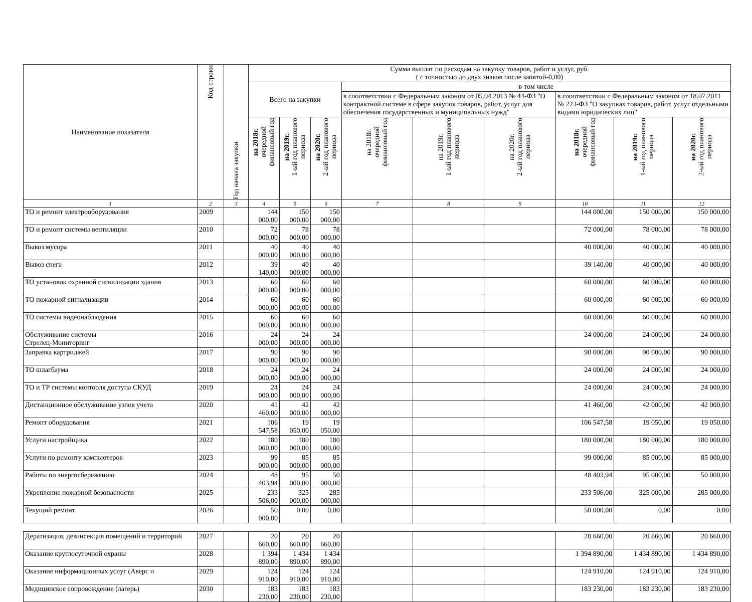| Наименование показателя | Код строки | Год начала закупки | Сумма выплат по расходам на закупку товаров, работ и услуг, руб. ( с точностью до двух знаков после запятой-0,00) | | | | | | | | |
| --- | --- | --- | --- | --- | --- | --- | --- | --- | --- | --- | --- |
| | | | Всего на закупки | | | в том числе | | | | | |
| | | | | | | в сооответствии с Федеральным законом от 05.04.2013 № 44-ФЗ "О контрактной системе в сфере закупок товаров, работ, услуг для обеспечения государственных и муниципальных нужд" | | | в сооответствии с Федеральным законом от 18.07.2011 № 223-ФЗ "О закупках товаров, работ, услуг отдельными видами юридических лиц" | | |
| | | | на 2018г. очередной финансовый год | на 2019г. 1-ый год планового периода | на 2020г. 2-ый год планового периода | на 2018г. очередной финансовый год | на 2019г. 1-ый год планового периода | на 2020г. 2-ый год планового периода | на 2018г. очередной финансовый год | на 2019г. 1-ый год планового периода | на 2020г. 2-ый год планового периода |
| 1 | 2 | 3 | 4 | 5 | 6 | 7 | 8 | 9 | 10 | 11 | 12 |
| ТО и ремонт электрооборудования | 2009 | | 144 000,00 | 150 000,00 | 150 000,00 | | | | 144 000,00 | 150 000,00 | 150 000,00 |
| ТО и ремонт системы вентиляции | 2010 | | 72 000,00 | 78 000,00 | 78 000,00 | | | | 72 000,00 | 78 000,00 | 78 000,00 |
| Вывоз мусора | 2011 | | 40 000,00 | 40 000,00 | 40 000,00 | | | | 40 000,00 | 40 000,00 | 40 000,00 |
| Вывоз снега | 2012 | | 39 140,00 | 40 000,00 | 40 000,00 | | | | 39 140,00 | 40 000,00 | 40 000,00 |
| ТО установок охранной сигнализации здания | 2013 | | 60 000,00 | 60 000,00 | 60 000,00 | | | | 60 000,00 | 60 000,00 | 60 000,00 |
| ТО пожарной сигнализации | 2014 | | 60 000,00 | 60 000,00 | 60 000,00 | | | | 60 000,00 | 60 000,00 | 60 000,00 |
| ТО системы видеонаблюдения | 2015 | | 60 000,00 | 60 000,00 | 60 000,00 | | | | 60 000,00 | 60 000,00 | 60 000,00 |
| Обслуживание системы Стрелец-Мониторинг | 2016 | | 24 000,00 | 24 000,00 | 24 000,00 | | | | 24 000,00 | 24 000,00 | 24 000,00 |
| Заправка картриджей | 2017 | | 90 000,00 | 90 000,00 | 90 000,00 | | | | 90 000,00 | 90 000,00 | 90 000,00 |
| ТО шлагбаума | 2018 | | 24 000,00 | 24 000,00 | 24 000,00 | | | | 24 000,00 | 24 000,00 | 24 000,00 |
| ТО и ТР системы контооля доступа СКУД | 2019 | | 24 000,00 | 24 000,00 | 24 000,00 | | | | 24 000,00 | 24 000,00 | 24 000,00 |
| Дистанционное обслуживание узлов учета | 2020 | | 41 460,00 | 42 000,00 | 42 000,00 | | | | 41 460,00 | 42 000,00 | 42 000,00 |
| Ремонт оборудования | 2021 | | 106 547,58 | 19 050,00 | 19 050,00 | | | | 106 547,58 | 19 050,00 | 19 050,00 |
| Услуги настройщика | 2022 | | 180 000,00 | 180 000,00 | 180 000,00 | | | | 180 000,00 | 180 000,00 | 180 000,00 |
| Услуги по ремонту компьютеров | 2023 | | 99 000,00 | 85 000,00 | 85 000,00 | | | | 99 000,00 | 85 000,00 | 85 000,00 |
| Работы по энергосбережению | 2024 | | 48 403,94 | 95 000,00 | 50 000,00 | | | | 48 403,94 | 95 000,00 | 50 000,00 |
| Укрепление пожарной безопасности | 2025 | | 233 506,00 | 325 000,00 | 285 000,00 | | | | 233 506,00 | 325 000,00 | 285 000,00 |
| Текущий ремонт | 2026 | | 50 000,00 | 0,00 | 0,00 | | | | 50 000,00 | 0,00 | 0,00 |
| Дератизация, дезинсекция помещений и территорий | 2027 | | 20 660,00 | 20 660,00 | 20 660,00 | | | | 20 660,00 | 20 660,00 | 20 660,00 |
| Оказание круглосуточной охраны | 2028 | | 1 394 890,00 | 1 434 890,00 | 1 434 890,00 | | | | 1 394 890,00 | 1 434 890,00 | 1 434 890,00 |
| Оказание информационных услуг (Аверс и | 2029 | | 124 910,00 | 124 910,00 | 124 910,00 | | | | 124 910,00 | 124 910,00 | 124 910,00 |
| Медицинское сопровождение (лагерь) | 2030 | | 183 230,00 | 183 230,00 | 183 230,00 | | | | 183 230,00 | 183 230,00 | 183 230,00 |